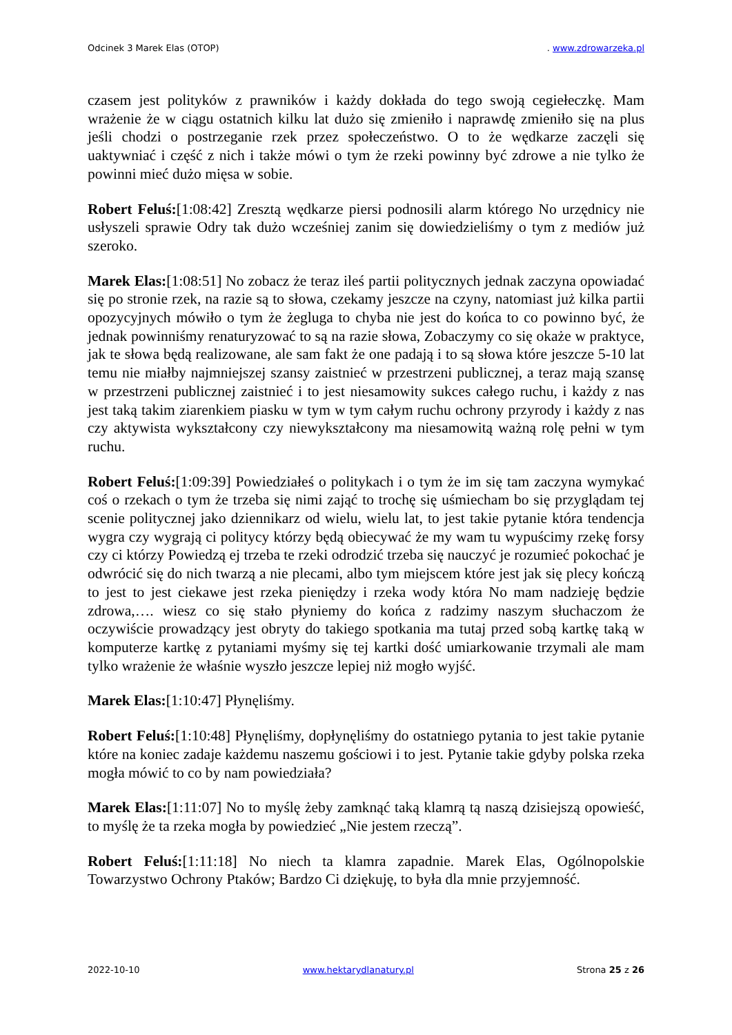Odcinek 3 Marek Elas (OTOP). www.zdrowarzeka.pl
czasem jest polityków z prawników i każdy dokłada do tego swoją cegiełeczkę. Mam wrażenie że w ciągu ostatnich kilku lat dużo się zmieniło i naprawdę zmieniło się na plus jeśli chodzi o postrzeganie rzek przez społeczeństwo. O to że wędkarze zaczęli się uaktywniać i część z nich i także mówi o tym że rzeki powinny być zdrowe a nie tylko że powinni mieć dużo mięsa w sobie.
Robert Feluś:[1:08:42] Zresztą wędkarze piersi podnosili alarm którego No urzędnicy nie usłyszeli sprawie Odry tak dużo wcześniej zanim się dowiedzieliśmy o tym z mediów już szeroko.
Marek Elas:[1:08:51] No zobacz że teraz ileś partii politycznych jednak zaczyna opowiadać się po stronie rzek, na razie są to słowa, czekamy jeszcze na czyny, natomiast już kilka partii opozycyjnych mówiło o tym że żegluga to chyba nie jest do końca to co powinno być, że jednak powinniśmy renaturyzować to są na razie słowa, Zobaczymy co się okaże w praktyce, jak te słowa będą realizowane, ale sam fakt że one padają i to są słowa które jeszcze 5-10 lat temu nie miałby najmniejszej szansy zaistnieć w przestrzeni publicznej, a teraz mają szansę w przestrzeni publicznej zaistnieć i to jest niesamowity sukces całego ruchu, i każdy z nas jest taką takim ziarenkiem piasku w tym w tym całym ruchu ochrony przyrody i każdy z nas czy aktywista wykształcony czy niewykształcony ma niesamowitą ważną rolę pełni w tym ruchu.
Robert Feluś:[1:09:39] Powiedziałeś o politykach i o tym że im się tam zaczyna wymykać coś o rzekach o tym że trzeba się nimi zająć to trochę się uśmiecham bo się przyglądam tej scenie politycznej jako dziennikarz od wielu, wielu lat, to jest takie pytanie która tendencja wygra czy wygrają ci politycy którzy będą obiecywać że my wam tu wypuścimy rzekę forsy czy ci którzy Powiedzą ej trzeba te rzeki odrodzić trzeba się nauczyć je rozumieć pokochać je odwrócić się do nich twarzą a nie plecami, albo tym miejscem które jest jak się plecy kończą to jest to jest ciekawe jest rzeka pieniędzy i rzeka wody która No mam nadzieję będzie zdrowa,…. wiesz co się stało płyniemy do końca z radzimy naszym słuchaczom że oczywiście prowadzący jest obryty do takiego spotkania ma tutaj przed sobą kartkę taką w komputerze kartkę z pytaniami myśmy się tej kartki dość umiarkowanie trzymali ale mam tylko wrażenie że właśnie wyszło jeszcze lepiej niż mogło wyjść.
Marek Elas:[1:10:47] Płynęliśmy.
Robert Feluś:[1:10:48] Płynęliśmy, dopłynęliśmy do ostatniego pytania to jest takie pytanie które na koniec zadaje każdemu naszemu gościowi i to jest. Pytanie takie gdyby polska rzeka mogła mówić to co by nam powiedziała?
Marek Elas:[1:11:07] No to myślę żeby zamknąć taką klamrą tą naszą dzisiejszą opowieść, to myślę że ta rzeka mogła by powiedzieć „Nie jestem rzeczą”.
Robert Feluś:[1:11:18] No niech ta klamra zapadnie. Marek Elas, Ogólnopolskie Towarzystwo Ochrony Ptaków; Bardzo Ci dziękuję, to była dla mnie przyjemność.
2022-10-10 www.hektarydlanatury.pl Strona 25 z 26